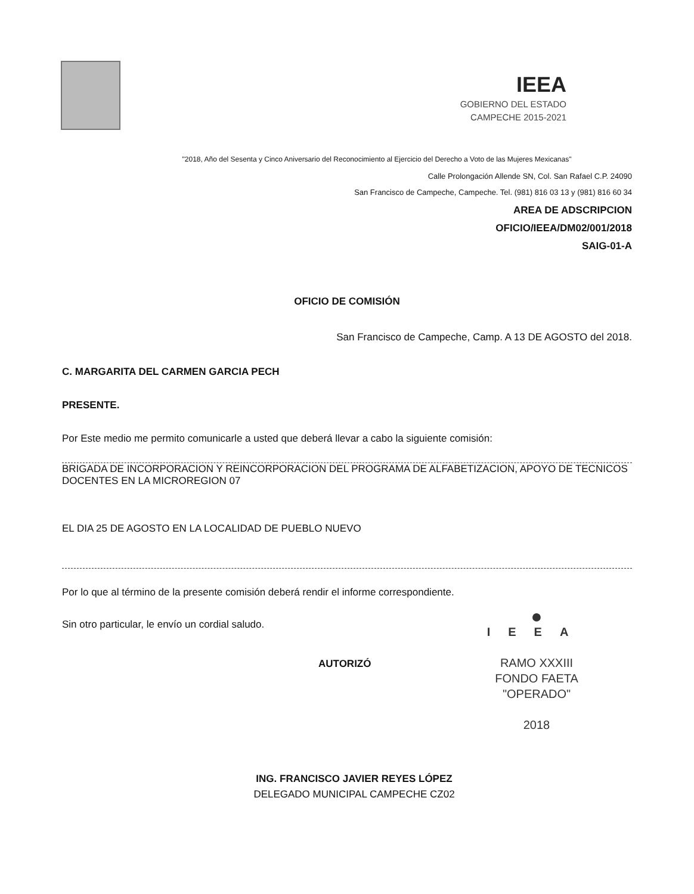IEEA
GOBIERNO DEL ESTADO
CAMPECHE 2015-2021
"2018, Año del Sesenta y Cinco Aniversario del Reconocimiento al Ejercicio del Derecho a Voto de las Mujeres Mexicanas"
Calle Prolongación Allende SN, Col. San Rafael C.P. 24090
San Francisco de Campeche, Campeche. Tel. (981) 816 03 13 y (981) 816 60 34
AREA DE ADSCRIPCION
OFICIO/IEEA/DM02/001/2018
SAIG-01-A
OFICIO DE COMISIÓN
San Francisco de Campeche, Camp. A 13 DE AGOSTO del 2018.
C. MARGARITA DEL CARMEN GARCIA PECH
PRESENTE.
Por Este medio me permito comunicarle a usted que deberá llevar a cabo la siguiente comisión:
BRIGADA DE INCORPORACION Y REINCORPORACION DEL PROGRAMA DE ALFABETIZACION, APOYO DE TECNICOS DOCENTES EN LA MICROREGION 07
EL DIA 25 DE AGOSTO EN LA LOCALIDAD DE PUEBLO NUEVO
Por lo que al término de la presente comisión deberá rendir el informe correspondiente.
●
IEEA
RAMO XXXIII
FONDO FAETA
"OPERADO"
2018
Sin otro particular, le envío un cordial saludo.
AUTORIZÓ
ING. FRANCISCO JAVIER REYES LÓPEZ
DELEGADO MUNICIPAL CAMPECHE CZ02